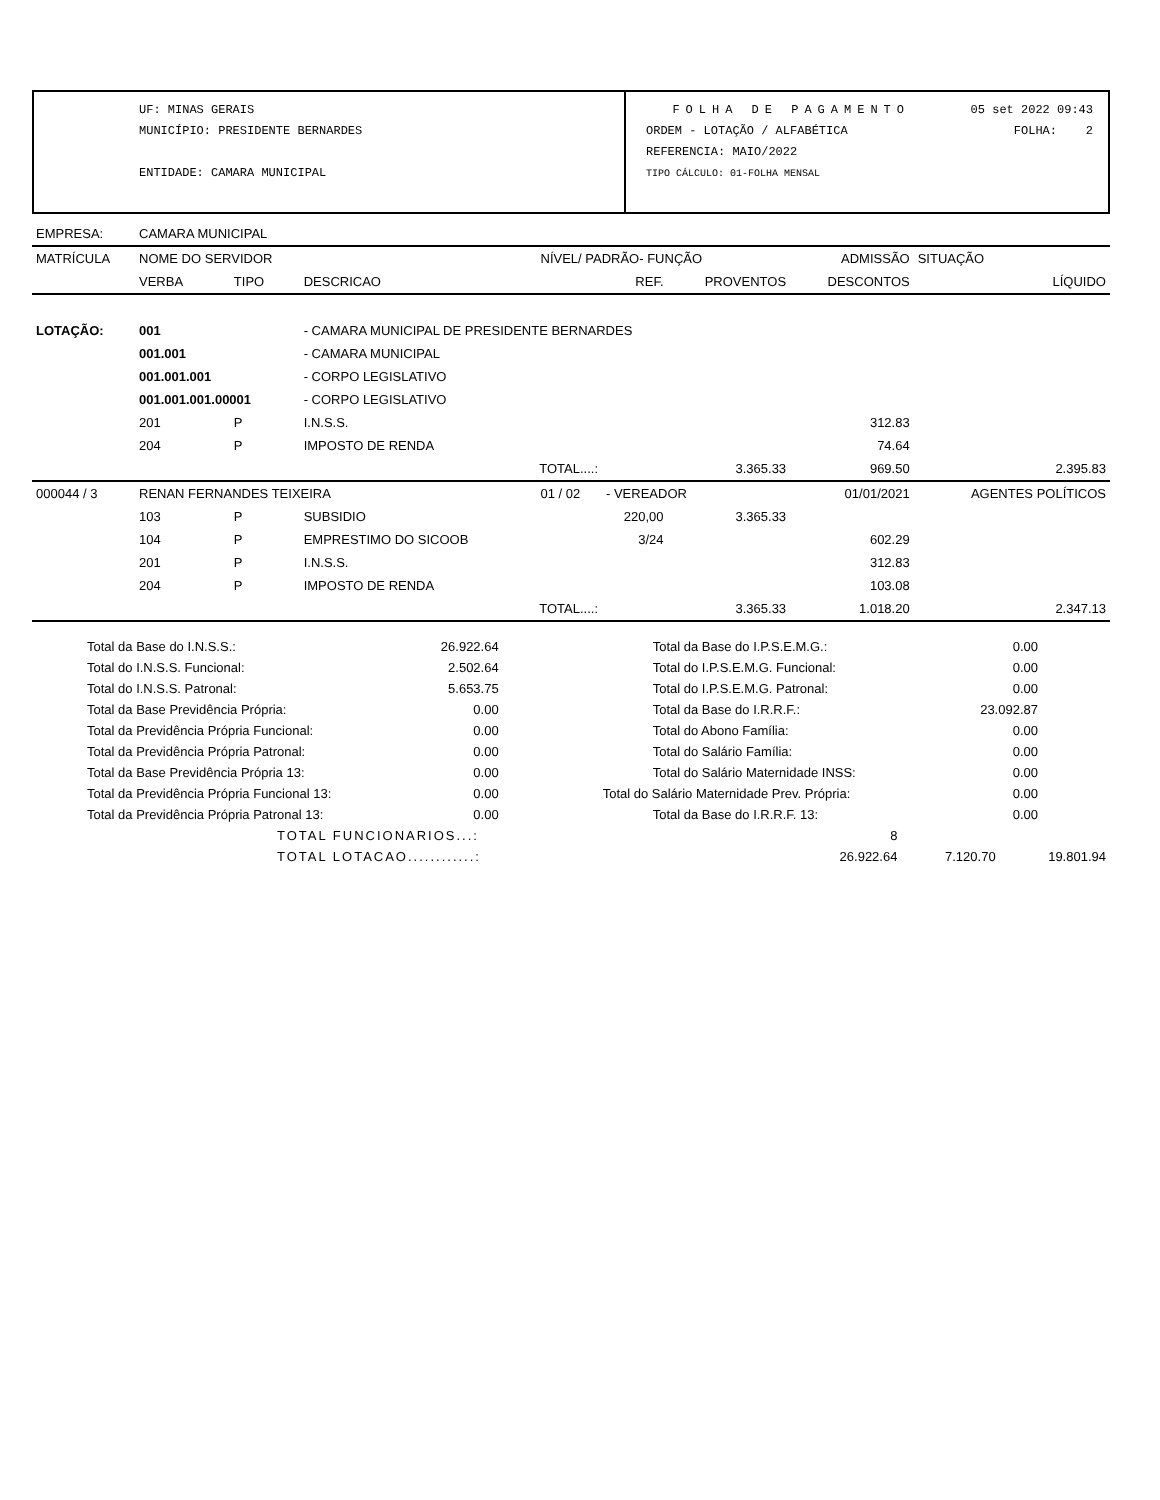UF: MINAS GERAIS
MUNICÍPIO: PRESIDENTE BERNARDES
ENTIDADE: CAMARA MUNICIPAL
FOLHA DE PAGAMENTO 05 set 2022 09:43
ORDEM - LOTAÇÃO / ALFABÉTICA FOLHA: 2
REFERENCIA: MAIO/2022
TIPO CÁLCULO: 01-FOLHA MENSAL
| EMPRESA: | CAMARA MUNICIPAL | | | | | | | | |
| MATRÍCULA | NOME DO SERVIDOR | | | NÍVEL/ PADRÃO- FUNÇÃO | | | ADMISSÃO | SITUAÇÃO | |
| | VERBA | TIPO | DESCRICAO | | REF. | PROVENTOS | DESCONTOS | | LÍQUIDO |
| LOTAÇÃO: | 001 | | - CAMARA MUNICIPAL DE PRESIDENTE BERNARDES | | | | | | |
| | 001.001 | | - CAMARA MUNICIPAL | | | | | | |
| | 001.001.001 | | - CORPO LEGISLATIVO | | | | | | |
| | 001.001.001.00001 | | - CORPO LEGISLATIVO | | | | | | |
| | 201 | P | I.N.S.S. | | | | 312.83 | | |
| | 204 | P | IMPOSTO DE RENDA | | | | 74.64 | | |
| TOTAL....: | | | | | | 3.365.33 | 969.50 | | 2.395.83 |
| 000044 / 3 | RENAN FERNANDES TEIXEIRA | | | 01 / 02 | - VEREADOR | | 01/01/2021 | AGENTES POLÍTICOS | |
| | 103 | P | SUBSIDIO | | 220,00 | 3.365.33 | | | |
| | 104 | P | EMPRESTIMO DO SICOOB | | 3/24 | | 602.29 | | |
| | 201 | P | I.N.S.S. | | | | 312.83 | | |
| | 204 | P | IMPOSTO DE RENDA | | | | 103.08 | | |
| TOTAL....: | | | | | | 3.365.33 | 1.018.20 | | 2.347.13 |
| Total da Base do I.N.S.S.: | 26.922.64 | Total da Base do I.P.S.E.M.G.: | 0.00 | |
| Total do I.N.S.S. Funcional: | 2.502.64 | Total do I.P.S.E.M.G. Funcional: | 0.00 | |
| Total do I.N.S.S. Patronal: | 5.653.75 | Total do I.P.S.E.M.G. Patronal: | 0.00 | |
| Total da Base Previdência Própria: | 0.00 | Total da Base do I.R.R.F.: | 23.092.87 | |
| Total da Previdência Própria Funcional: | 0.00 | Total do Abono Família: | 0.00 | |
| Total da Previdência Própria Patronal: | 0.00 | Total do Salário Família: | 0.00 | |
| Total da Base Previdência Própria 13: | 0.00 | Total do Salário Maternidade INSS: | 0.00 | |
| Total da Previdência Própria Funcional 13: | 0.00 | Total do Salário Maternidade Prev. Própria: | 0.00 | |
| Total da Previdência Própria Patronal 13: | 0.00 | Total da Base do I.R.R.F. 13: | 0.00 | |
| TOTAL FUNCIONARIOS...: | 8 | | |
| TOTAL LOTACAO............: | 26.922.64 | 7.120.70 | 19.801.94 |